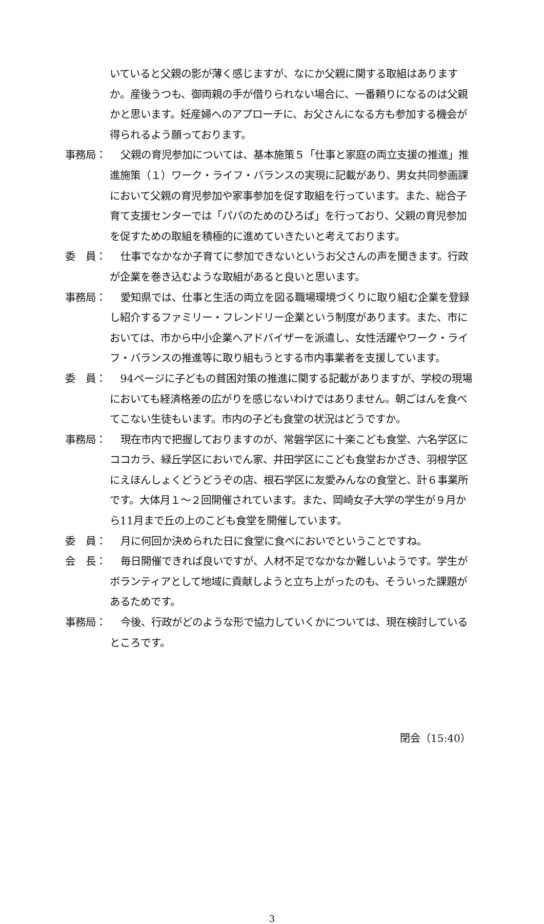いていると父親の影が薄く感じますが、なにか父親に関する取組はありますか。産後うつも、御両親の手が借りられない場合に、一番頼りになるのは父親かと思います。妊産婦へのアプローチに、お父さんになる方も参加する機会が得られるよう願っております。
事務局： 父親の育児参加については、基本施策５「仕事と家庭の両立支援の推進」推進施策（１）ワーク・ライフ・バランスの実現に記載があり、男女共同参画課において父親の育児参加や家事参加を促す取組を行っています。また、総合子育て支援センターでは「パパのためのひろば」を行っており、父親の育児参加を促すための取組を積極的に進めていきたいと考えております。
委　員： 仕事でなかなか子育てに参加できないというお父さんの声を聞きます。行政が企業を巻き込むような取組があると良いと思います。
事務局： 愛知県では、仕事と生活の両立を図る職場環境づくりに取り組む企業を登録し紹介するファミリー・フレンドリー企業という制度があります。また、市においては、市から中小企業へアドバイザーを派遣し、女性活躍やワーク・ライフ・バランスの推進等に取り組もうとする市内事業者を支援しています。
委　員： 94ページに子どもの貧困対策の推進に関する記載がありますが、学校の現場においても経済格差の広がりを感じないわけではありません。朝ごはんを食べてこない生徒もいます。市内の子ども食堂の状況はどうですか。
事務局： 現在市内で把握しておりますのが、常磐学区に十楽こども食堂、六名学区にココカラ、緑丘学区においでん家、井田学区にこども食堂おかざき、羽根学区にえほんしょくどうどうぞの店、根石学区に友愛みんなの食堂と、計６事業所です。大体月１～２回開催されています。また、岡崎女子大学の学生が９月から11月まで丘の上のこども食堂を開催しています。
委　員： 月に何回か決められた日に食堂に食べにおいでということですね。
会　長： 毎日開催できれば良いですが、人材不足でなかなか難しいようです。学生がボランティアとして地域に貢献しようと立ち上がったのも、そういった課題があるためです。
事務局： 今後、行政がどのような形で協力していくかについては、現在検討しているところです。
閉会（15:40）
3